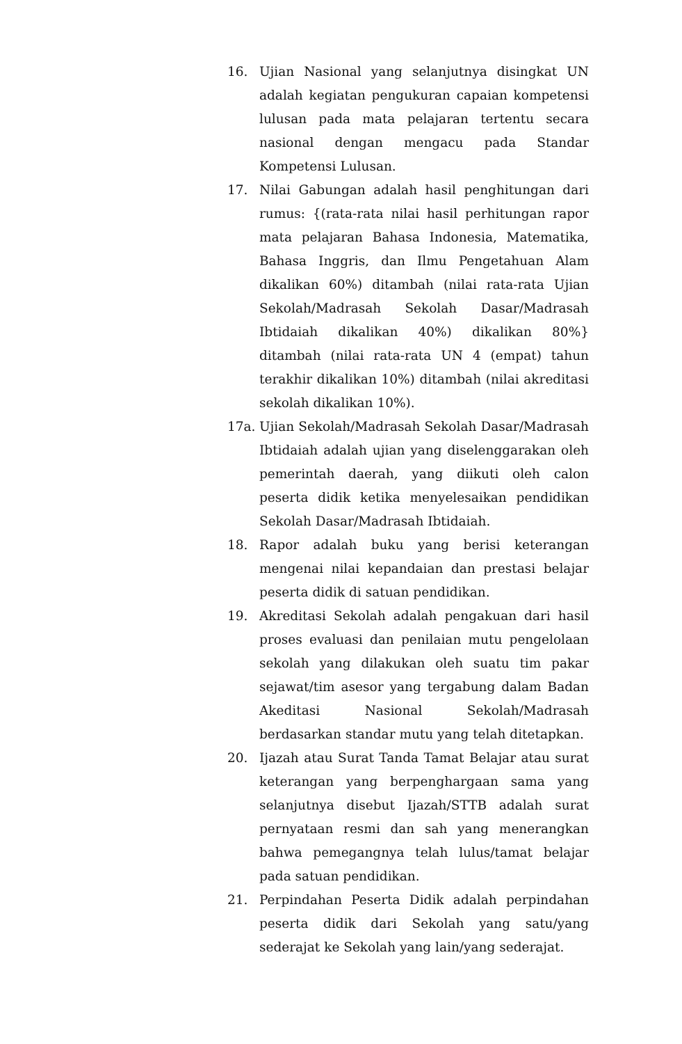16. Ujian Nasional yang selanjutnya disingkat UN adalah kegiatan pengukuran capaian kompetensi lulusan pada mata pelajaran tertentu secara nasional dengan mengacu pada Standar Kompetensi Lulusan.
17. Nilai Gabungan adalah hasil penghitungan dari rumus: {(rata-rata nilai hasil perhitungan rapor mata pelajaran Bahasa Indonesia, Matematika, Bahasa Inggris, dan Ilmu Pengetahuan Alam dikalikan 60%) ditambah (nilai rata-rata Ujian Sekolah/Madrasah Sekolah Dasar/Madrasah Ibtidaiah dikalikan 40%) dikalikan 80%} ditambah (nilai rata-rata UN 4 (empat) tahun terakhir dikalikan 10%) ditambah (nilai akreditasi sekolah dikalikan 10%).
17a. Ujian Sekolah/Madrasah Sekolah Dasar/Madrasah Ibtidaiah adalah ujian yang diselenggarakan oleh pemerintah daerah, yang diikuti oleh calon peserta didik ketika menyelesaikan pendidikan Sekolah Dasar/Madrasah Ibtidaiah.
18. Rapor adalah buku yang berisi keterangan mengenai nilai kepandaian dan prestasi belajar peserta didik di satuan pendidikan.
19. Akreditasi Sekolah adalah pengakuan dari hasil proses evaluasi dan penilaian mutu pengelolaan sekolah yang dilakukan oleh suatu tim pakar sejawat/tim asesor yang tergabung dalam Badan Akeditasi Nasional Sekolah/Madrasah berdasarkan standar mutu yang telah ditetapkan.
20. Ijazah atau Surat Tanda Tamat Belajar atau surat keterangan yang berpenghargaan sama yang selanjutnya disebut Ijazah/STTB adalah surat pernyataan resmi dan sah yang menerangkan bahwa pemegangnya telah lulus/tamat belajar pada satuan pendidikan.
21. Perpindahan Peserta Didik adalah perpindahan peserta didik dari Sekolah yang satu/yang sederajat ke Sekolah yang lain/yang sederajat.